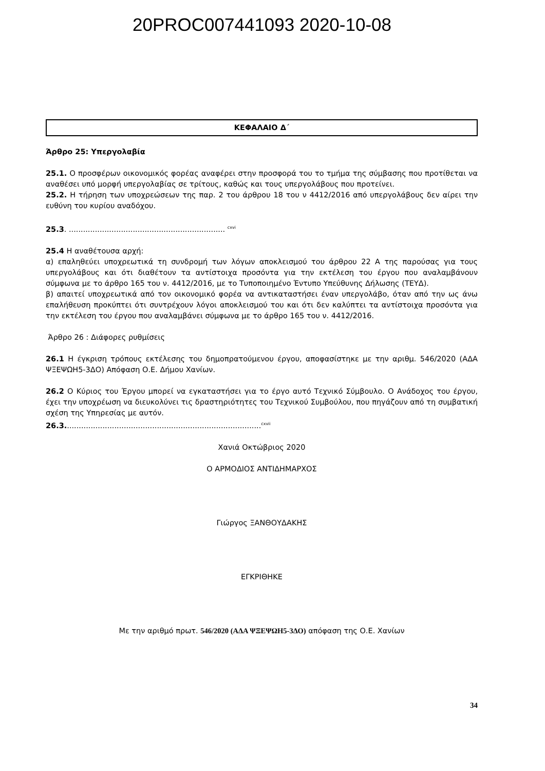20PROC007441093 2020-10-08
ΚΕΦΑΛΑΙΟ Δ΄
Άρθρο 25: Υπεργολαβία
25.1. Ο προσφέρων οικονομικός φορέας αναφέρει στην προσφορά του το τμήμα της σύμβασης που προτίθεται να αναθέσει υπό μορφή υπεργολαβίας σε τρίτους, καθώς και τους υπεργολάβους που προτείνει.
25.2. Η τήρηση των υποχρεώσεων της παρ. 2 του άρθρου 18 του ν 4412/2016 από υπεργολάβους δεν αίρει την ευθύνη του κυρίου αναδόχου.
25.3. .................................................................. <sup>cxvi</sup>
25.4 Η αναθέτουσα αρχή:
α) επαληθεύει υποχρεωτικά τη συνδρομή των λόγων αποκλεισμού του άρθρου 22 Α της παρούσας για τους υπεργολάβους και ότι διαθέτουν τα αντίστοιχα προσόντα για την εκτέλεση του έργου που αναλαμβάνουν σύμφωνα με το άρθρο 165 του ν. 4412/2016, με το Τυποποιημένο Έντυπο Υπεύθυνης Δήλωσης (ΤΕΥΔ).
β) απαιτεί υποχρεωτικά από τον οικονομικό φορέα να αντικαταστήσει έναν υπεργολάβο, όταν από την ως άνω επαλήθευση προκύπτει ότι συντρέχουν λόγοι αποκλεισμού του και ότι δεν καλύπτει τα αντίστοιχα προσόντα για την εκτέλεση του έργου που αναλαμβάνει σύμφωνα με το άρθρο 165 του ν. 4412/2016.
Άρθρο 26 : Διάφορες ρυθμίσεις
26.1 Η έγκριση τρόπους εκτέλεσης του δημοπρατούμενου έργου, αποφασίστηκε με την αριθμ. 546/2020 (ΑΔΑ ΨΞΕΨΩΗ5-3ΔΟ) Απόφαση Ο.Ε. Δήμου Χανίων.
26.2 Ο Κύριος του Έργου μπορεί να εγκαταστήσει για το έργο αυτό Τεχνικό Σύμβουλο. Ο Ανάδοχος του έργου, έχει την υποχρέωση να διευκολύνει τις δραστηριότητες του Τεχνικού Συμβούλου, που πηγάζουν από τη συμβατική σχέση της Υπηρεσίας με αυτόν.
26.3...................................................................................<sup>cxvii</sup>
Χανιά Οκτώβριος 2020
Ο ΑΡΜΟΔΙΟΣ ΑΝΤΙΔΗΜΑΡΧΟΣ
Γιώργος ΞΑΝΘΟΥΔΑΚΗΣ
ΕΓΚΡΙΘΗΚΕ
Με την αριθμό πρωτ. 546/2020 (ΑΔΑ ΨΞΕΨΩΗ5-3ΔΟ) απόφαση της Ο.Ε. Χανίων
34